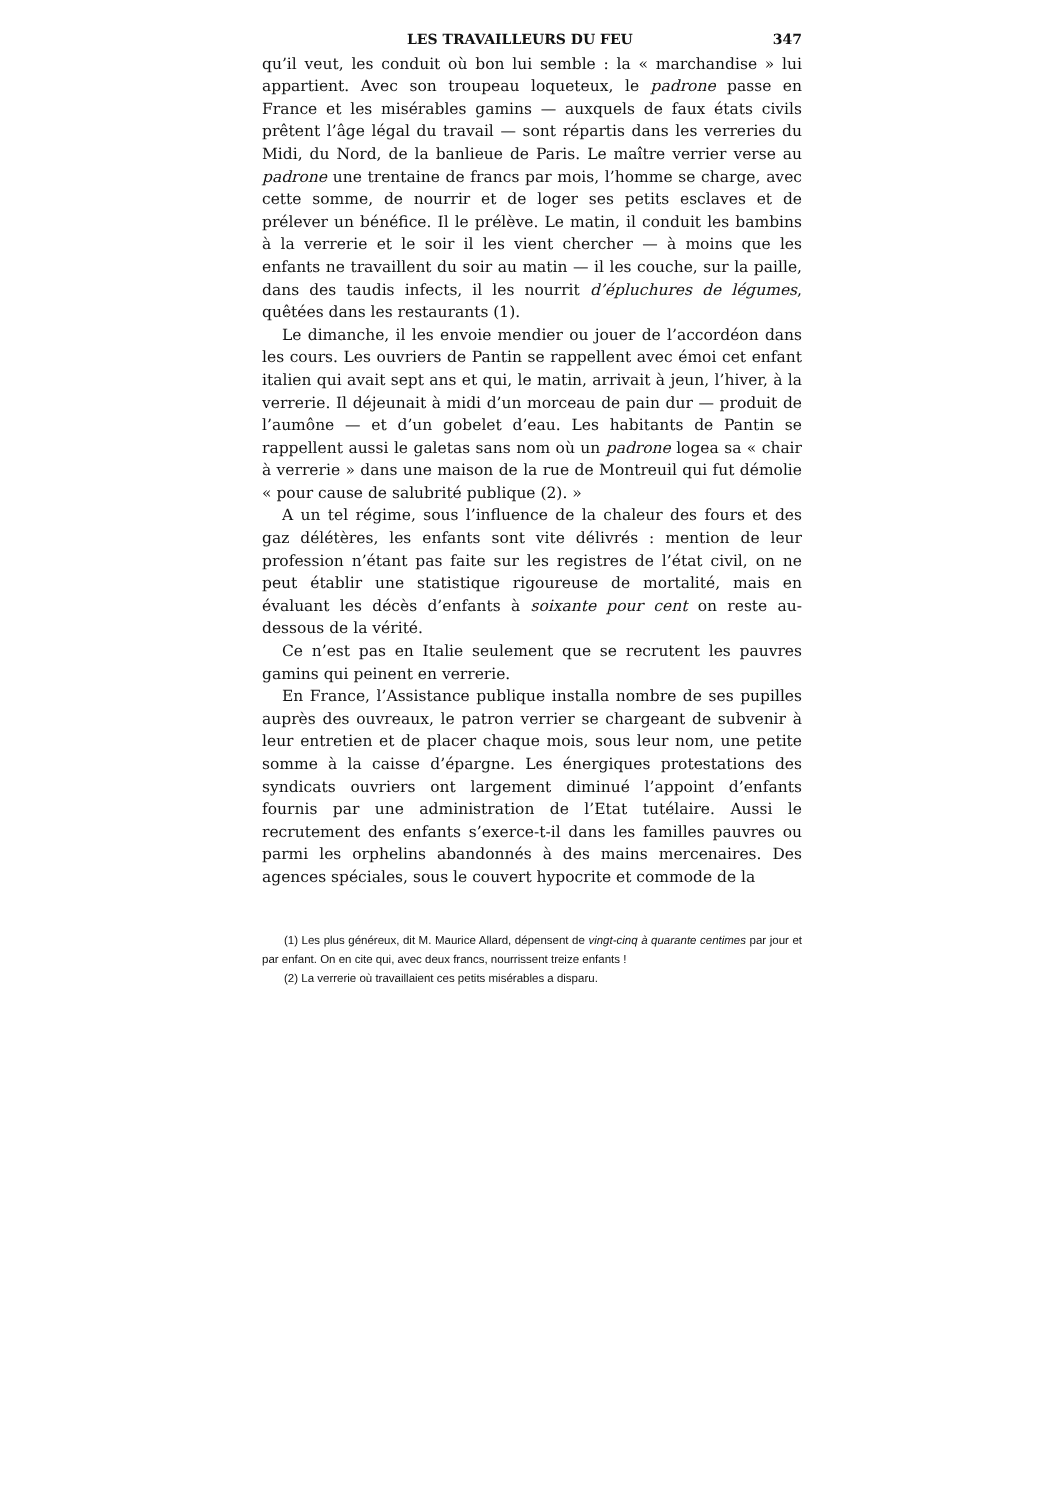LES TRAVAILLEURS DU FEU 347
qu’il veut, les conduit où bon lui semble : la « marchandise » lui appartient. Avec son troupeau loqueteux, le padrone passe en France et les misérables gamins — auxquels de faux états civils prêtent l’âge légal du travail — sont répartis dans les verreries du Midi, du Nord, de la banlieue de Paris. Le maître verrier verse au padrone une trentaine de francs par mois, l’homme se charge, avec cette somme, de nourrir et de loger ses petits esclaves et de prélever un bénéfice. Il le prélève. Le matin, il conduit les bambins à la verrerie et le soir il les vient chercher — à moins que les enfants ne travaillent du soir au matin — il les couche, sur la paille, dans des taudis infects, il les nourrit d’épluchures de légumes, quêtées dans les restaurants (1).
Le dimanche, il les envoie mendier ou jouer de l’accordéon dans les cours. Les ouvriers de Pantin se rappellent avec émoi cet enfant italien qui avait sept ans et qui, le matin, arrivait à jeun, l’hiver, à la verrerie. Il déjeunait à midi d’un morceau de pain dur — produit de l’aumône — et d’un gobelet d’eau. Les habitants de Pantin se rappellent aussi le galetas sans nom où un padrone logea sa « chair à verrerie » dans une maison de la rue de Montreuil qui fut démolie « pour cause de salubrité publique (2). »
A un tel régime, sous l’influence de la chaleur des fours et des gaz délétères, les enfants sont vite délivrés : mention de leur profession n’étant pas faite sur les registres de l’état civil, on ne peut établir une statistique rigoureuse de mortalité, mais en évaluant les décès d’enfants à soixante pour cent on reste au-dessous de la vérité.
Ce n’est pas en Italie seulement que se recrutent les pauvres gamins qui peinent en verrerie.
En France, l’Assistance publique installa nombre de ses pupilles auprès des ouvreaux, le patron verrier se chargeant de subvenir à leur entretien et de placer chaque mois, sous leur nom, une petite somme à la caisse d’épargne. Les énergiques protestations des syndicats ouvriers ont largement diminué l’appoint d’enfants fournis par une administration de l’Etat tutélaire. Aussi le recrutement des enfants s’exerce-t-il dans les familles pauvres ou parmi les orphelins abandonnés à des mains mercenaires. Des agences spéciales, sous le couvert hypocrite et commode de la
(1) Les plus généreux, dit M. Maurice Allard, dépensent de vingt-cinq à quarante centimes par jour et par enfant. On en cite qui, avec deux francs, nourrissent treize enfants !
(2) La verrerie où travaillaient ces petits misérables a disparu.